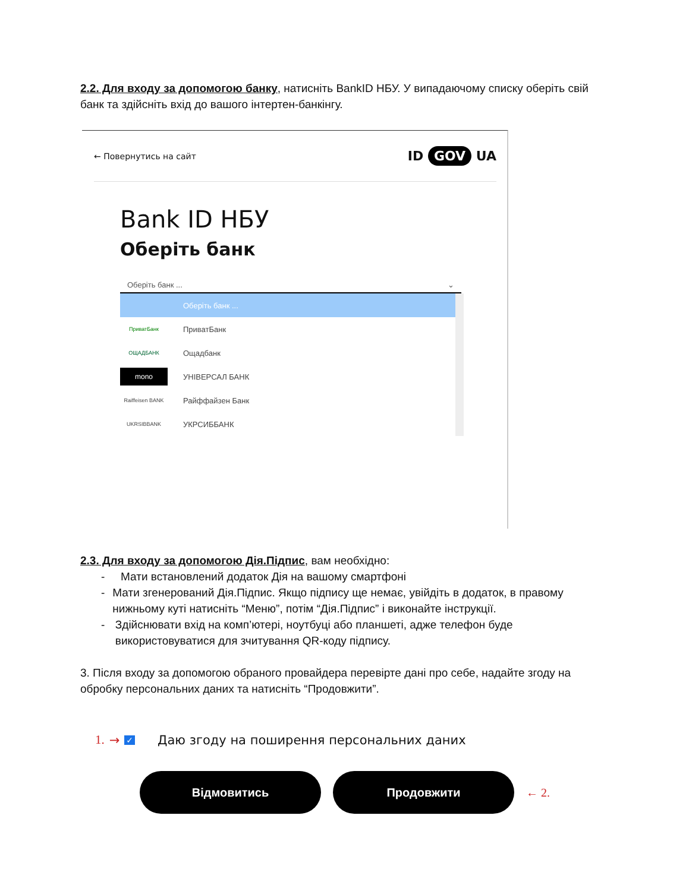2.2. Для входу за допомогою банку, натисніть BankID НБУ. У випадаючому списку оберіть свій банк та здійсніть вхід до вашого інтертен-банкінгу.
← Повернутись на сайт ID GOV UA
Bank ID НБУ
Оберіть банк
Оберіть банк ... ⌄
Оберіть банк ...
ПриватБанк ПриватБанк
ОЩАДБАНК Ощадбанк
mono УНІВЕРСАЛ БАНК
Raiffeisen BANK Райффайзен Банк
UKRSIBBANK УКРСИББАНК
2.3. Для входу за допомогою Дія.Підпис, вам необхідно:
- Мати встановлений додаток Дія на вашому смартфоні
- Мати згенерований Дія.Підпис. Якщо підпису ще немає, увійдіть в додаток, в правому нижньому куті натисніть “Меню”, потім “Дія.Підпис” і виконайте інструкції.
- Здійснювати вхід на комп’ютері, ноутбуці або планшеті, адже телефон буде використовуватися для зчитування QR-коду підпису.
3. Після входу за допомогою обраного провайдера перевірте дані про себе, надайте згоду на обробку персональних даних та натисніть “Продовжити”.
1. → ✓ Даю згоду на поширення персональних даних
Відмовитись Продовжити
← 2.